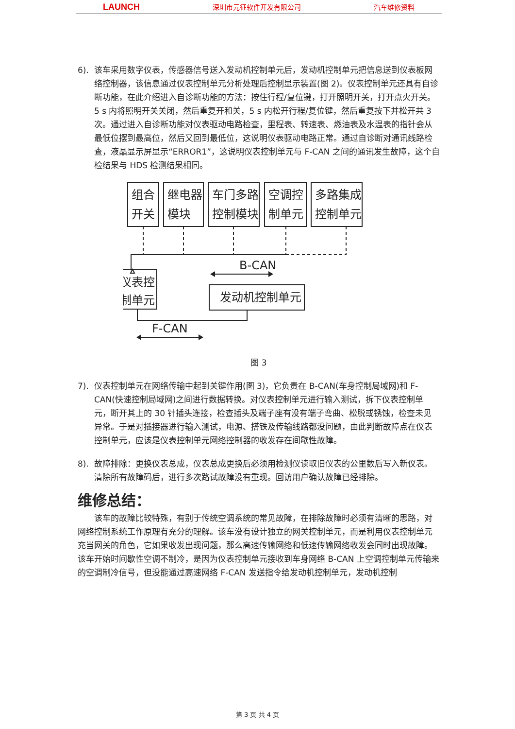LAUNCH 深圳市元征软件开发有限公司 汽车维修资料
6). 该车采用数字仪表，传感器信号送入发动机控制单元后，发动机控制单元把信息送到仪表板网络控制器，该信息通过仪表控制单元分析处理后控制显示装置(图 2)。仪表控制单元还具有自诊断功能，在此介绍进入自诊断功能的方法：按住行程/复位键，打开照明开关，打开点火开关。5 s 内将照明开关关闭，然后重复开和关，5 s 内松开行程/复位键，然后重复按下并松开共 3 次。通过进入自诊断功能对仪表驱动电路检查，里程表、转速表、燃油表及水温表的指针会从最低位摆到最高位，然后又回到最低位，这说明仪表驱动电路正常。通过自诊断对通讯线路检查，液晶显示屏显示“ERROR1”，这说明仪表控制单元与 F-CAN 之间的通讯发生故障，这个自检结果与 HDS 检测结果相同。
组合
开关
继电器
模块
车门多路
控制模块
空调控
制单元
多路集成
控制单元
B-CAN
仪表控
制单元
发动机控制单元
F-CAN
图 3
7). 仪表控制单元在网络传输中起到关键作用(图 3)，它负责在 B-CAN(车身控制局域网)和 F-CAN(快速控制局域网)之间进行数据转换。对仪表控制单元进行输入测试，拆下仪表控制单元，断开其上的 30 针插头连接，检查插头及端子座有没有端子弯曲、松脱或锈蚀，检查未见异常。于是对插接器进行输入测试，电源、搭铁及传输线路都没问题，由此判断故障点在仪表控制单元，应该是仪表控制单元网络控制器的收发存在间歇性故障。
8). 故障排除：更换仪表总成，仪表总成更换后必须用检测仪读取旧仪表的公里数后写入新仪表。清除所有故障码后，进行多次路试故障没有重现。回访用户确认故障已经排除。
维修总结：
该车的故障比较特殊，有别于传统空调系统的常见故障，在排除故障时必须有清晰的思路，对网络控制系统工作原理有充分的理解。该车没有设计独立的网关控制单元，而是利用仪表控制单元充当网关的角色，它如果收发出现问题，那么高速传输网络和低速传输网络收发会同时出现故障。该车开始时间歇性空调不制冷，是因为仪表控制单元接收到车身网络 B-CAN 上空调控制单元传输来的空调制冷信号，但没能通过高速网络 F-CAN 发送指令给发动机控制单元，发动机控制
第 3 页 共 4 页